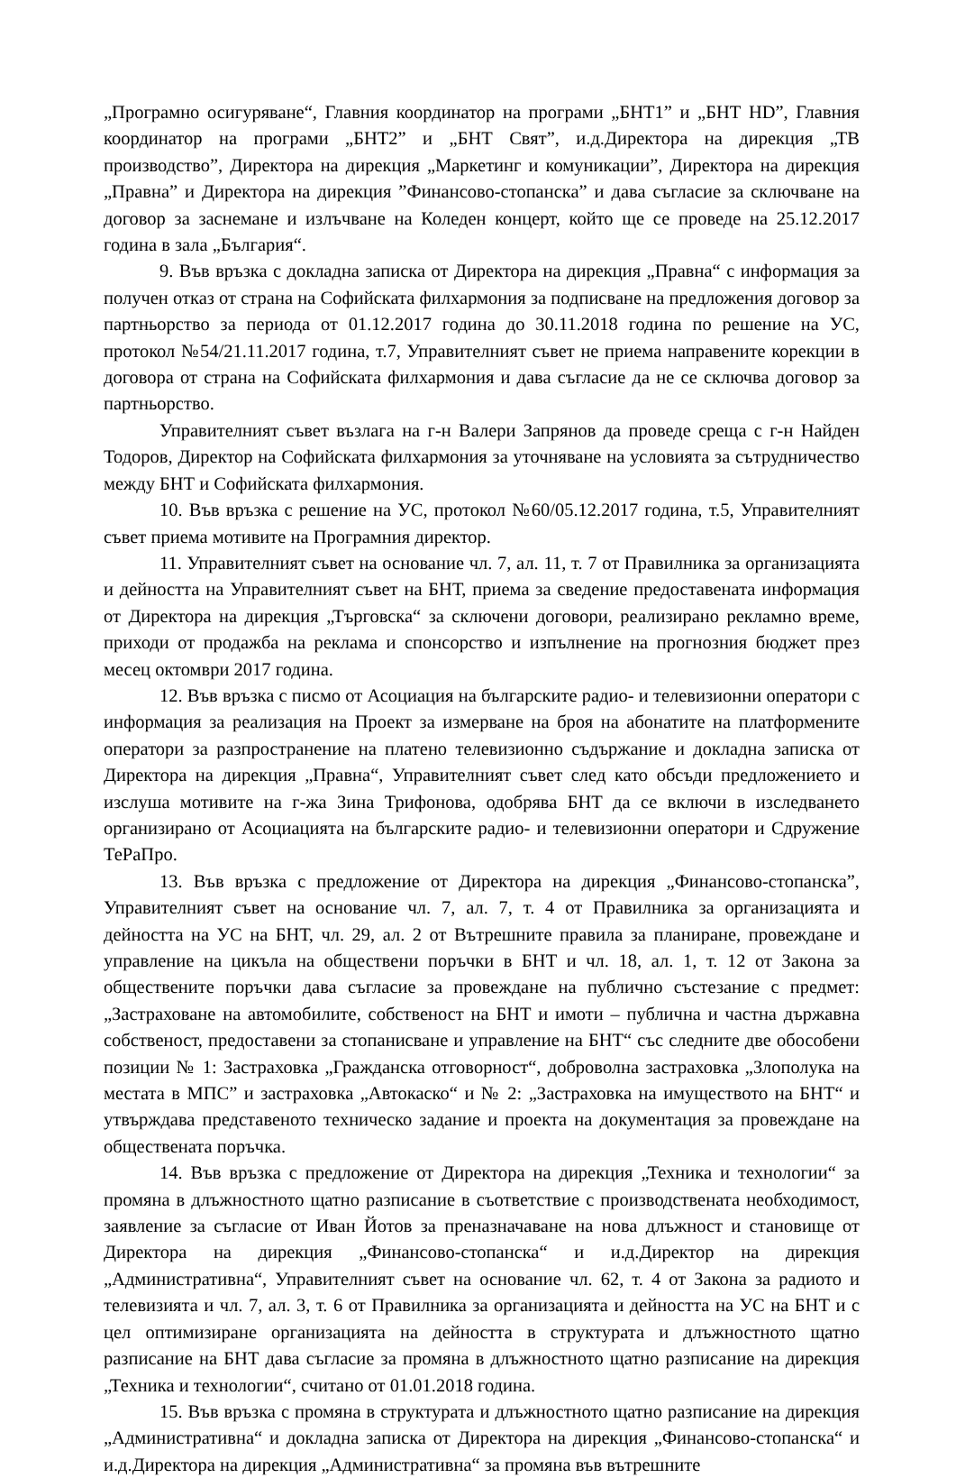„Програмно осигуряване“, Главния координатор на програми „БНТ1” и „БНТ HD”, Главния координатор на програми „БНТ2” и „БНТ Свят”, и.д.Директора на дирекция „ТВ производство”, Директора на дирекция „Маркетинг и комуникации”, Директора на дирекция „Правна” и Директора на дирекция ”Финансово-стопанска” и дава съгласие за сключване на договор за заснемане и излъчване на Коледен концерт, който ще се проведе на 25.12.2017 година в зала „България“.
9. Във връзка с докладна записка от Директора на дирекция „Правна“ с информация за получен отказ от страна на Софийската филхармония за подписване на предложения договор за партньорство за периода от 01.12.2017 година до 30.11.2018 година по решение на УС, протокол №54/21.11.2017 година, т.7, Управителният съвет не приема направените корекции в договора от страна на Софийската филхармония и дава съгласие да не се сключва договор за партньорство.
Управителният съвет възлага на г-н Валери Запрянов да проведе среща с г-н Найден Тодоров, Директор на Софийската филхармония за уточняване на условията за сътрудничество между БНТ и Софийската филхармония.
10. Във връзка с решение на УС, протокол №60/05.12.2017 година, т.5, Управителният съвет приема мотивите на Програмния директор.
11. Управителният съвет на основание чл. 7, ал. 11, т. 7 от Правилника за организацията и дейността на Управителният съвет на БНТ, приема за сведение предоставената информация от Директора на дирекция „Търговска“ за сключени договори, реализирано рекламно време, приходи от продажба на реклама и спонсорство и изпълнение на прогнозния бюджет през месец октомври 2017 година.
12. Във връзка с писмо от Асоциация на българските радио- и телевизионни оператори с информация за реализация на Проект за измерване на броя на абонатите на платформените оператори за разпространение на платено телевизионно съдържание и докладна записка от Директора на дирекция „Правна“, Управителният съвет след като обсъди предложението и изслуша мотивите на г-жа Зина Трифонова, одобрява БНТ да се включи в изследването организирано от Асоциацията на българските радио- и телевизионни оператори и Сдружение ТеРаПро.
13. Във връзка с предложение от Директора на дирекция „Финансово-стопанска”, Управителният съвет на основание чл. 7, ал. 7, т. 4 от Правилника за организацията и дейността на УС на БНТ, чл. 29, ал. 2 от Вътрешните правила за планиране, провеждане и управление на цикъла на обществени поръчки в БНТ и чл. 18, ал. 1, т. 12 от Закона за обществените поръчки дава съгласие за провеждане на публично състезание с предмет: „Застраховане на автомобилите, собственост на БНТ и имоти – публична и частна държавна собственост, предоставени за стопанисване и управление на БНТ“ със следните две обособени позиции № 1: Застраховка „Гражданска отговорност“, доброволна застраховка „Злополука на местата в МПС” и застраховка „Автокаско“ и № 2: „Застраховка на имуществото на БНТ“ и утвърждава представеното техническо задание и проекта на документация за провеждане на обществената поръчка.
14. Във връзка с предложение от Директора на дирекция „Техника и технологии“ за промяна в длъжностното щатно разписание в съответствие с производствената необходимост, заявление за съгласие от Иван Йотов за преназначаване на нова длъжност и становище от Директора на дирекция „Финансово-стопанска“ и и.д.Директор на дирекция „Административна“, Управителният съвет на основание чл. 62, т. 4 от Закона за радиото и телевизията и чл. 7, ал. 3, т. 6 от Правилника за организацията и дейността на УС на БНТ и с цел оптимизиране организацията на дейността в структурата и длъжностното щатно разписание на БНТ дава съгласие за промяна в длъжностното щатно разписание на дирекция „Техника и технологии“, считано от 01.01.2018 година.
15. Във връзка с промяна в структурата и длъжностното щатно разписание на дирекция „Административна“ и докладна записка от Директора на дирекция „Финансово-стопанска“ и и.д.Директора на дирекция „Административна“ за промяна във вътрешните